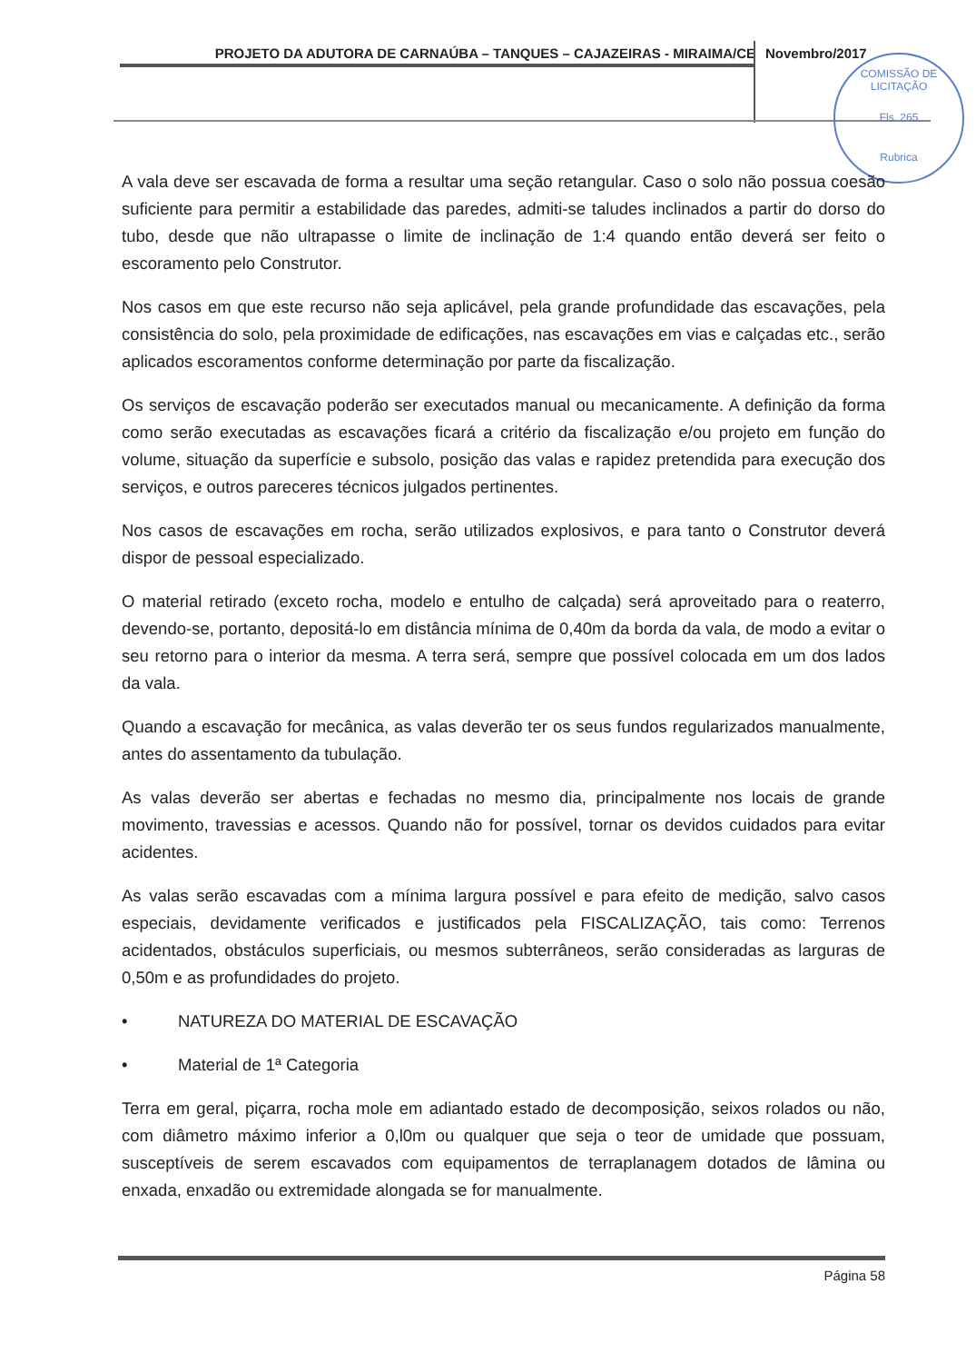PROJETO DA ADUTORA DE CARNAÚBA – TANQUES – CAJAZEIRAS - MIRAIMA/CE Novembro/2017
COMISSÃO DE LICITAÇÃO
Fls. 265
Rubrica
A vala deve ser escavada de forma a resultar uma seção retangular. Caso o solo não possua coesão suficiente para permitir a estabilidade das paredes, admiti-se taludes inclinados a partir do dorso do tubo, desde que não ultrapasse o limite de inclinação de 1:4 quando então deverá ser feito o escoramento pelo Construtor.
Nos casos em que este recurso não seja aplicável, pela grande profundidade das escavações, pela consistência do solo, pela proximidade de edificações, nas escavações em vias e calçadas etc., serão aplicados escoramentos conforme determinação por parte da fiscalização.
Os serviços de escavação poderão ser executados manual ou mecanicamente. A definição da forma como serão executadas as escavações ficará a critério da fiscalização e/ou projeto em função do volume, situação da superfície e subsolo, posição das valas e rapidez pretendida para execução dos serviços, e outros pareceres técnicos julgados pertinentes.
Nos casos de escavações em rocha, serão utilizados explosivos, e para tanto o Construtor deverá dispor de pessoal especializado.
O material retirado (exceto rocha, modelo e entulho de calçada) será aproveitado para o reaterro, devendo-se, portanto, depositá-lo em distância mínima de 0,40m da borda da vala, de modo a evitar o seu retorno para o interior da mesma. A terra será, sempre que possível colocada em um dos lados da vala.
Quando a escavação for mecânica, as valas deverão ter os seus fundos regularizados manualmente, antes do assentamento da tubulação.
As valas deverão ser abertas e fechadas no mesmo dia, principalmente nos locais de grande movimento, travessias e acessos. Quando não for possível, tornar os devidos cuidados para evitar acidentes.
As valas serão escavadas com a mínima largura possível e para efeito de medição, salvo casos especiais, devidamente verificados e justificados pela FISCALIZAÇÃO, tais como: Terrenos acidentados, obstáculos superficiais, ou mesmos subterrâneos, serão consideradas as larguras de 0,50m e as profundidades do projeto.
• NATUREZA DO MATERIAL DE ESCAVAÇÃO
• Material de 1ª Categoria
Terra em geral, piçarra, rocha mole em adiantado estado de decomposição, seixos rolados ou não, com diâmetro máximo inferior a 0,l0m ou qualquer que seja o teor de umidade que possuam, susceptíveis de serem escavados com equipamentos de terraplanagem dotados de lâmina ou enxada, enxadão ou extremidade alongada se for manualmente.
Página 58